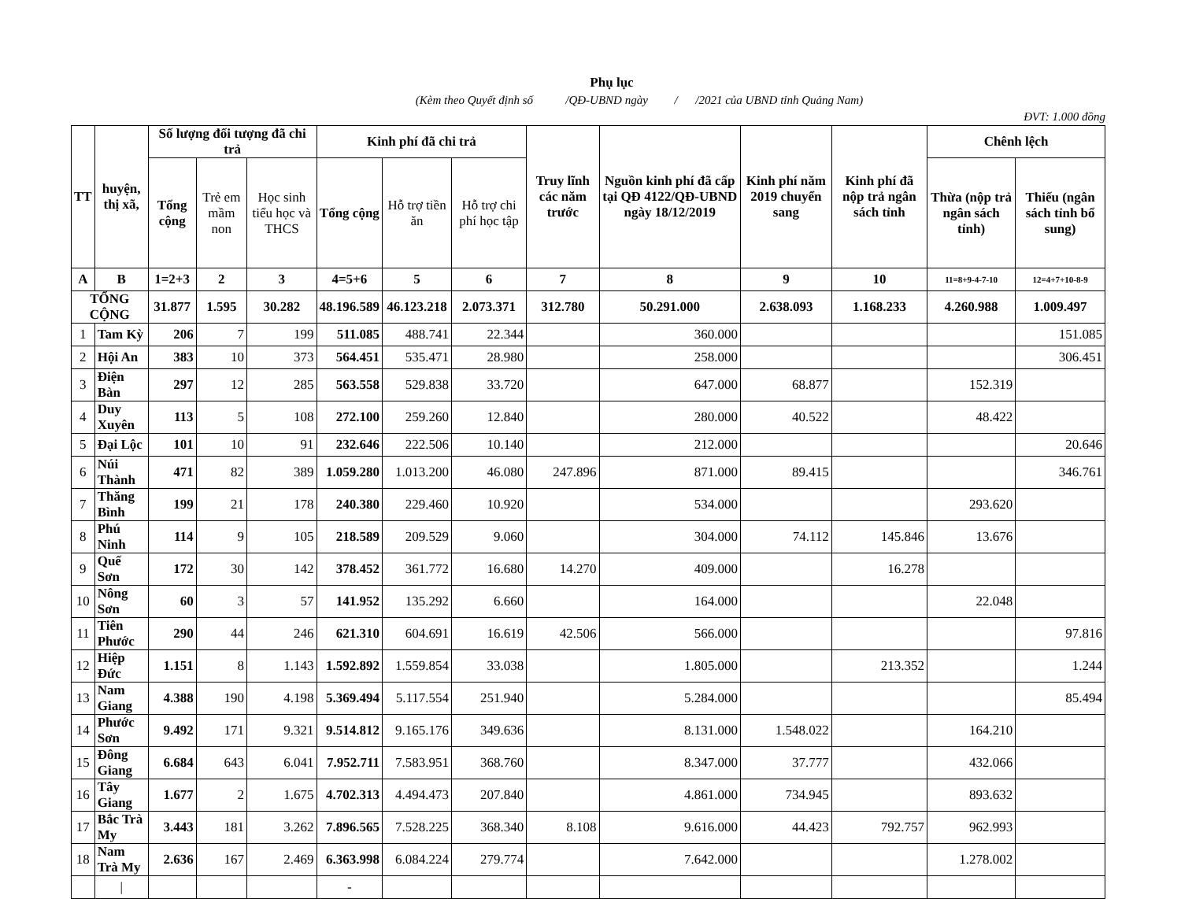Phụ lục
(Kèm theo Quyết định số /QĐ-UBND ngày / /2021 của UBND tỉnh Quảng Nam)
ĐVT: 1.000 đồng
| TT | huyện, thị xã, | Số lượng đối tượng đã chi trả | | | Kinh phí đã chi trả | | | Truy lĩnh các năm trước | Nguồn kinh phí đã cấp tại QĐ 4122/QĐ-UBND ngày 18/12/2019 | Kinh phí năm 2019 chuyển sang | Kinh phí đã nộp trả ngân sách tỉnh | Chênh lệch | |
| --- | --- | --- | --- | --- | --- | --- | --- | --- | --- | --- | --- | --- | --- |
| | | Tổng cộng | Trẻ em mầm non | Học sinh tiểu học và THCS | Tổng cộng | Hỗ trợ tiền ăn | Hỗ trợ chi phí học tập | | | | | Thừa (nộp trả ngân sách tỉnh) | Thiếu (ngân sách tỉnh bổ sung) |
| A | B | 1=2+3 | 2 | 3 | 4=5+6 | 5 | 6 | 7 | 8 | 9 | 10 | 11=8+9-4-7-10 | 12=4+7+10-8-9 |
| TỔNG CỘNG | | 31.877 | 1.595 | 30.282 | 48.196.589 | 46.123.218 | 2.073.371 | 312.780 | 50.291.000 | 2.638.093 | 1.168.233 | 4.260.988 | 1.009.497 |
| 1 | Tam Kỳ | 206 | 7 | 199 | 511.085 | 488.741 | 22.344 | | 360.000 | | | | 151.085 |
| 2 | Hội An | 383 | 10 | 373 | 564.451 | 535.471 | 28.980 | | 258.000 | | | | 306.451 |
| 3 | Điện Bàn | 297 | 12 | 285 | 563.558 | 529.838 | 33.720 | | 647.000 | 68.877 | | 152.319 | |
| 4 | Duy Xuyên | 113 | 5 | 108 | 272.100 | 259.260 | 12.840 | | 280.000 | 40.522 | | 48.422 | |
| 5 | Đại Lộc | 101 | 10 | 91 | 232.646 | 222.506 | 10.140 | | 212.000 | | | | 20.646 |
| 6 | Núi Thành | 471 | 82 | 389 | 1.059.280 | 1.013.200 | 46.080 | 247.896 | 871.000 | 89.415 | | | 346.761 |
| 7 | Thăng Bình | 199 | 21 | 178 | 240.380 | 229.460 | 10.920 | | 534.000 | | | 293.620 | |
| 8 | Phú Ninh | 114 | 9 | 105 | 218.589 | 209.529 | 9.060 | | 304.000 | 74.112 | 145.846 | 13.676 | |
| 9 | Quế Sơn | 172 | 30 | 142 | 378.452 | 361.772 | 16.680 | 14.270 | 409.000 | | 16.278 | | |
| 10 | Nông Sơn | 60 | 3 | 57 | 141.952 | 135.292 | 6.660 | | 164.000 | | | 22.048 | |
| 11 | Tiên Phước | 290 | 44 | 246 | 621.310 | 604.691 | 16.619 | 42.506 | 566.000 | | | | 97.816 |
| 12 | Hiệp Đức | 1.151 | 8 | 1.143 | 1.592.892 | 1.559.854 | 33.038 | | 1.805.000 | | 213.352 | | 1.244 |
| 13 | Nam Giang | 4.388 | 190 | 4.198 | 5.369.494 | 5.117.554 | 251.940 | | 5.284.000 | | | | 85.494 |
| 14 | Phước Sơn | 9.492 | 171 | 9.321 | 9.514.812 | 9.165.176 | 349.636 | | 8.131.000 | 1.548.022 | | 164.210 | |
| 15 | Đông Giang | 6.684 | 643 | 6.041 | 7.952.711 | 7.583.951 | 368.760 | | 8.347.000 | 37.777 | | 432.066 | |
| 16 | Tây Giang | 1.677 | 2 | 1.675 | 4.702.313 | 4.494.473 | 207.840 | | 4.861.000 | 734.945 | | 893.632 | |
| 17 | Bắc Trà My | 3.443 | 181 | 3.262 | 7.896.565 | 7.528.225 | 368.340 | 8.108 | 9.616.000 | 44.423 | 792.757 | 962.993 | |
| 18 | Nam Trà My | 2.636 | 167 | 2.469 | 6.363.998 | 6.084.224 | 279.774 | | 7.642.000 | | | 1.278.002 | |
| | / | | | | - | | | | | | | | |